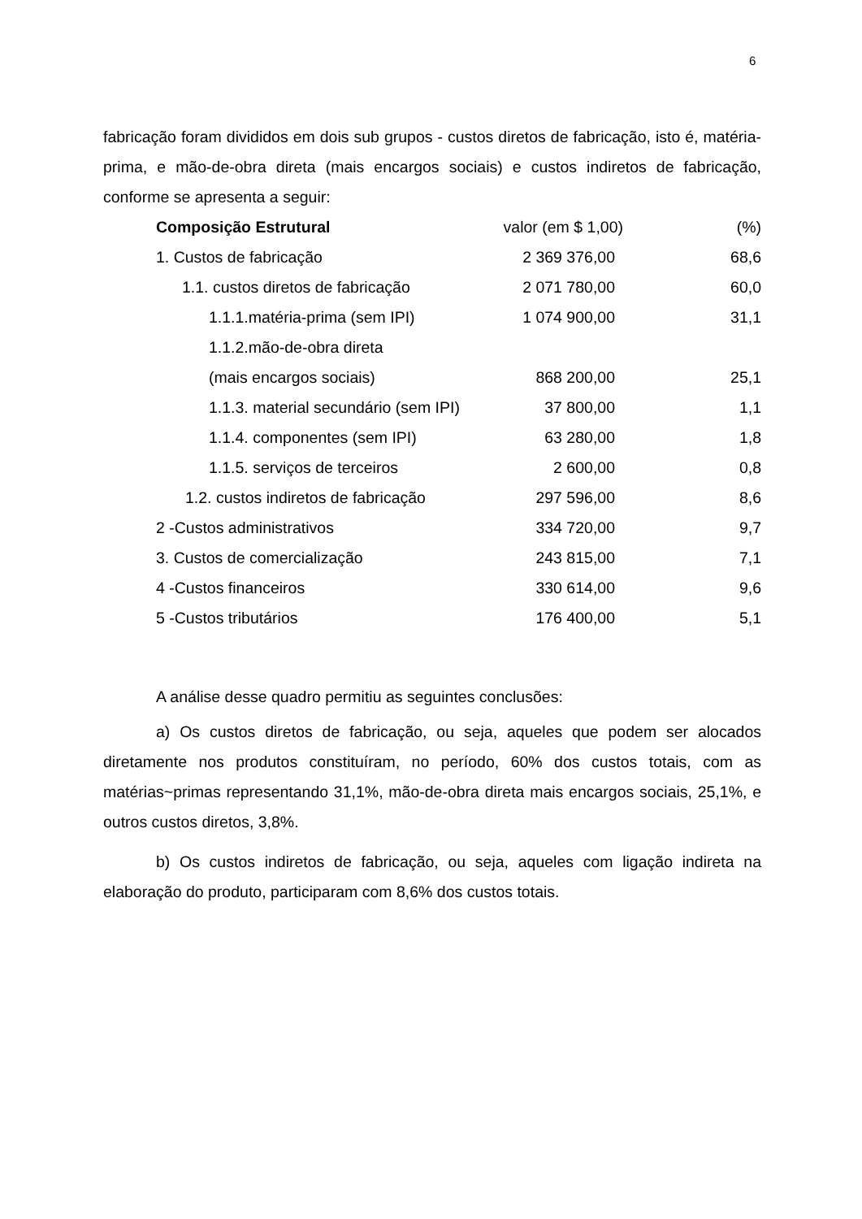6
fabricação foram divididos em dois sub grupos - custos diretos de fabricação, isto é, matéria-prima, e mão-de-obra direta (mais encargos sociais) e custos indiretos de fabricação, conforme se apresenta a seguir:
| Composição Estrutural | valor (em $ 1,00) | (%) |
| 1. Custos de fabricação | 2 369 376,00 | 68,6 |
| 1.1. custos diretos de fabricação | 2 071 780,00 | 60,0 |
| 1.1.1.matéria-prima (sem IPI) | 1 074 900,00 | 31,1 |
| 1.1.2.mão-de-obra direta | | |
| (mais encargos sociais) | 868 200,00 | 25,1 |
| 1.1.3. material secundário (sem IPI) | 37 800,00 | 1,1 |
| 1.1.4. componentes (sem IPI) | 63 280,00 | 1,8 |
| 1.1.5. serviços de terceiros | 2 600,00 | 0,8 |
| 1.2. custos indiretos de fabricação | 297 596,00 | 8,6 |
| 2 -Custos administrativos | 334 720,00 | 9,7 |
| 3. Custos de comercialização | 243 815,00 | 7,1 |
| 4 -Custos financeiros | 330 614,00 | 9,6 |
| 5 -Custos tributários | 176 400,00 | 5,1 |
A análise desse quadro permitiu as seguintes conclusões:
a) Os custos diretos de fabricação, ou seja, aqueles que podem ser alocados diretamente nos produtos constituíram, no período, 60% dos custos totais, com as matérias~primas representando 31,1%, mão-de-obra direta mais encargos sociais, 25,1%, e outros custos diretos, 3,8%.
b) Os custos indiretos de fabricação, ou seja, aqueles com ligação indireta na elaboração do produto, participaram com 8,6% dos custos totais.